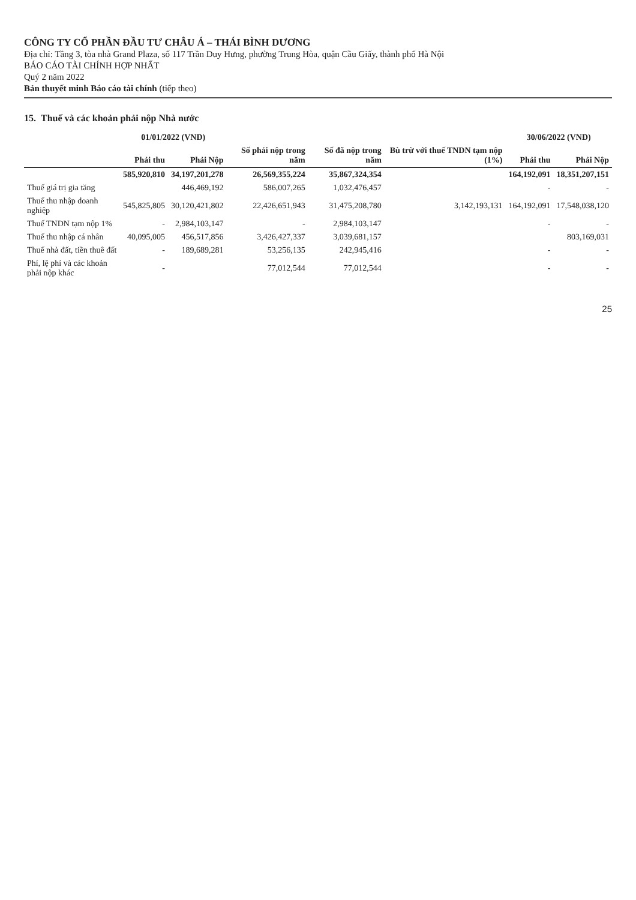CÔNG TY CỔ PHẦN ĐẦU TƯ CHÂU Á – THÁI BÌNH DƯƠNG
Địa chỉ: Tầng 3, tòa nhà Grand Plaza, số 117 Trần Duy Hưng, phường Trung Hòa, quận Cầu Giấy, thành phố Hà Nội
BÁO CÁO TÀI CHÍNH HỢP NHẤT
Quý 2 năm 2022
Bản thuyết minh Báo cáo tài chính (tiếp theo)
15. Thuế và các khoản phải nộp Nhà nước
| | 01/01/2022 (VND) | | | | | 30/06/2022 (VND) | |
| --- | --- | --- | --- | --- | --- | --- | --- |
| | Phải thu | Phải Nộp | Số phải nộp trong năm | Số đã nộp trong năm | Bù trừ với thuế TNDN tạm nộp (1%) | Phải thu | Phải Nộp |
| | 585,920,810 | 34,197,201,278 | 26,569,355,224 | 35,867,324,354 | | 164,192,091 | 18,351,207,151 |
| Thuế giá trị gia tăng | | 446,469,192 | 586,007,265 | 1,032,476,457 | | - | - |
| Thuế thu nhập doanh nghiệp | 545,825,805 | 30,120,421,802 | 22,426,651,943 | 31,475,208,780 | 3,142,193,131 | 164,192,091 | 17,548,038,120 |
| Thuế TNDN tạm nộp 1% | - | 2,984,103,147 | - | 2,984,103,147 | | - | - |
| Thuế thu nhập cá nhân | 40,095,005 | 456,517,856 | 3,426,427,337 | 3,039,681,157 | | | 803,169,031 |
| Thuế nhà đất, tiền thuê đất | - | 189,689,281 | 53,256,135 | 242,945,416 | | - | - |
| Phí, lệ phí và các khoản phải nộp khác | - | | 77,012,544 | 77,012,544 | | - | - |
25